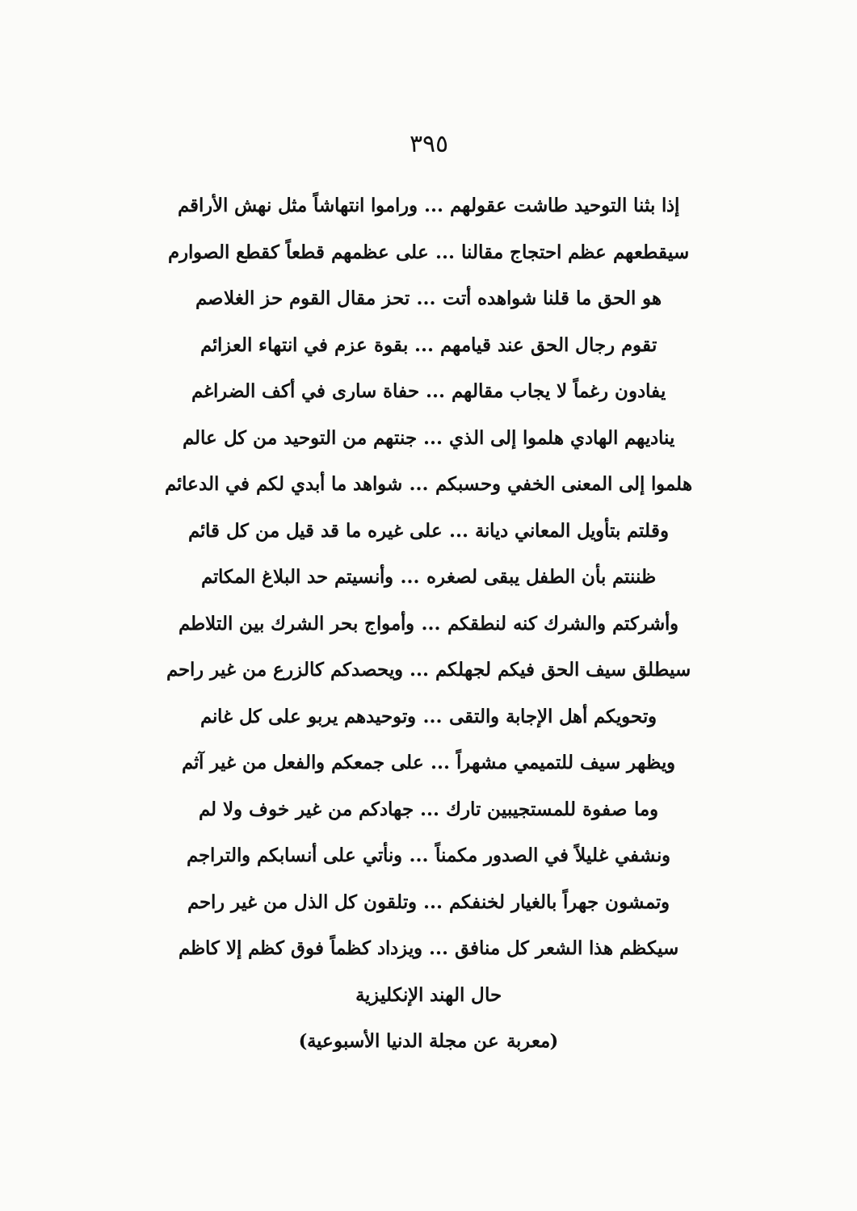٣٩٥
إذا بثنا التوحيد طاشت عقولهم ... وراموا انتهاشاً مثل نهش الأراقم
سيقطعهم عظم احتجاج مقالنا ... على عظمهم قطعاً كقطع الصوارم
هو الحق ما قلنا شواهده أتت ... تحز مقال القوم حز الغلاصم
تقوم رجال الحق عند قيامهم ... بقوة عزم في انتهاء العزائم
يفادون رغماً لا يجاب مقالهم ... حفاة سارى في أكف الضراغم
يناديهم الهادي هلموا إلى الذي ... جنتهم من التوحيد من كل عالم
هلموا إلى المعنى الخفي وحسبكم ... شواهد ما أبدي لكم في الدعائم
وقلتم بتأويل المعاني ديانة ... على غيره ما قد قيل من كل قائم
ظننتم بأن الطفل يبقى لصغره ... وأنسيتم حد البلاغ المكاتم
وأشركتم والشرك كنه لنطقكم ... وأمواج بحر الشرك بين التلاطم
سيطلق سيف الحق فيكم لجهلكم ... ويحصدكم كالزرع من غير راحم
وتحويكم أهل الإجابة والتقى ... وتوحيدهم يربو على كل غانم
ويظهر سيف للتميمي مشهراً ... على جمعكم والفعل من غير آثم
وما صفوة للمستجيبين تارك ... جهادكم من غير خوف ولا لم
ونشفي غليلاً في الصدور مكمناً ... ونأتي على أنسابكم والتراجم
وتمشون جهراً بالغيار لخنفكم ... وتلقون كل الذل من غير راحم
سيكظم هذا الشعر كل منافق ... ويزداد كظماً فوق كظم إلا كاظم
حال الهند الإنكليزية
(معربة عن مجلة الدنيا الأسبوعية)